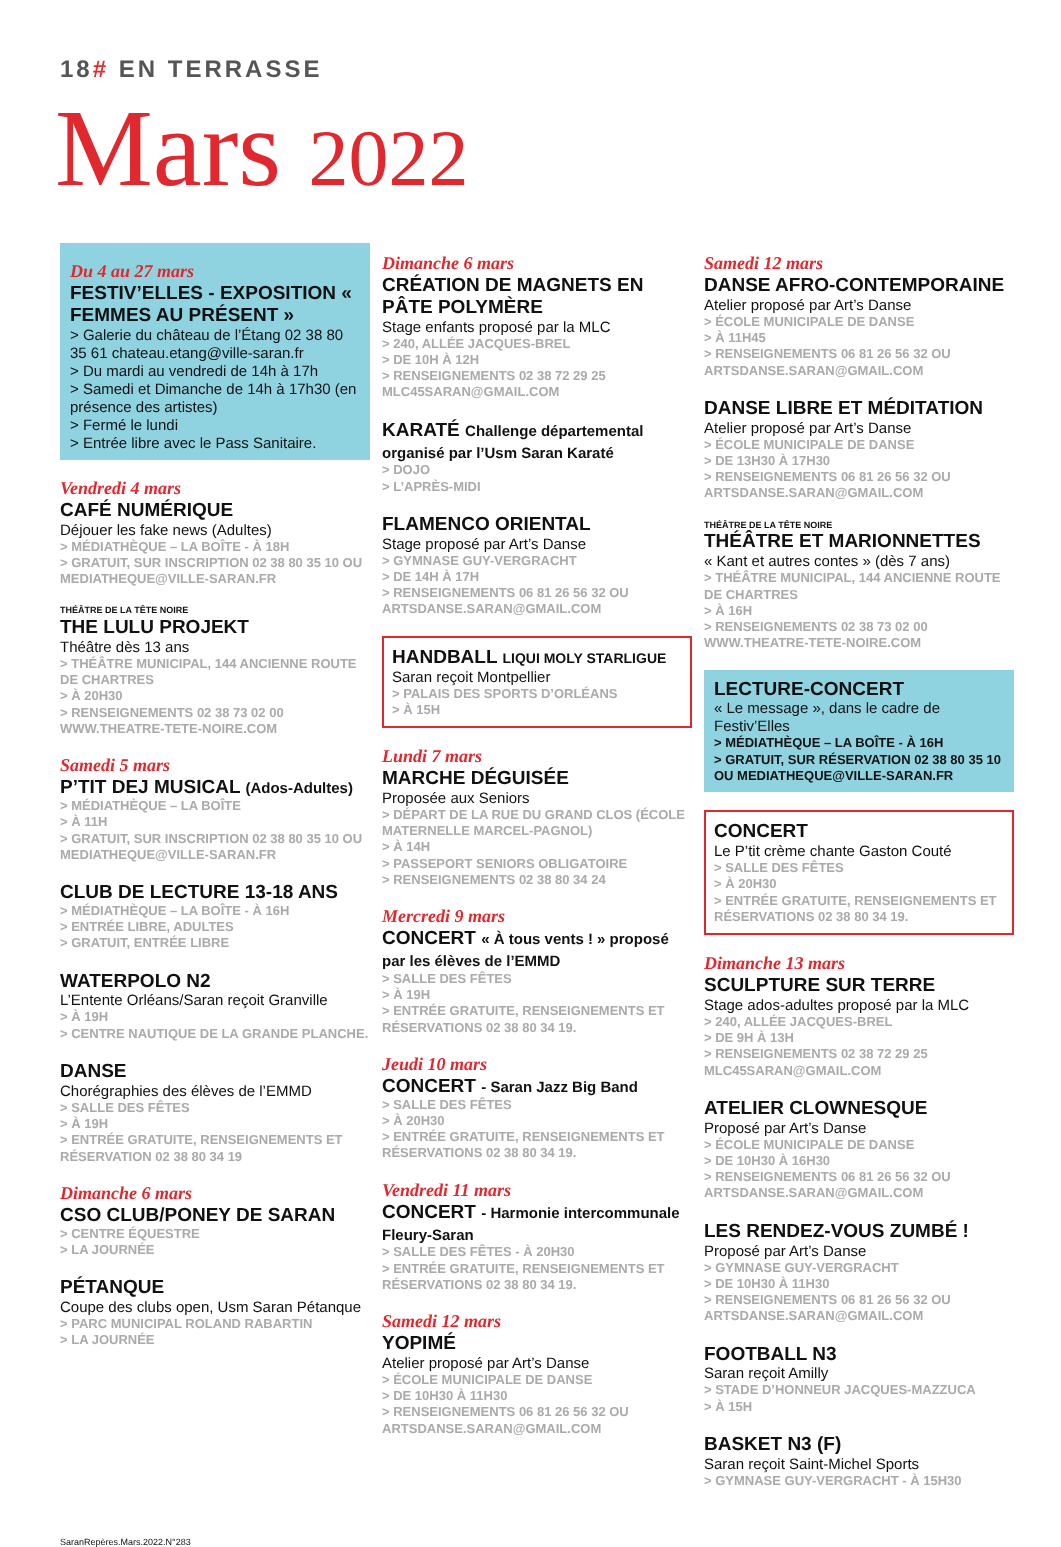18# EN TERRASSE
Mars 2022
Du 4 au 27 mars
FESTIV’ELLES - EXPOSITION « FEMMES AU PRÉSENT »
> Galerie du château de l’Étang 02 38 80 35 61 chateau.etang@ville-saran.fr
> Du mardi au vendredi de 14h à 17h
> Samedi et Dimanche de 14h à 17h30 (en présence des artistes)
> Fermé le lundi
> Entrée libre avec le Pass Sanitaire.
Vendredi 4 mars
CAFÉ NUMÉRIQUE
Déjouer les fake news (Adultes)
> MÉDIATHÈQUE – LA BOÎTE - À 18H
> GRATUIT, SUR INSCRIPTION 02 38 80 35 10 OU MEDIATHEQUE@VILLE-SARAN.FR
THÉÂTRE DE LA TÊTE NOIRE
THE LULU PROJEKT
Théâtre dès 13 ans
> THÉÂTRE MUNICIPAL, 144 ANCIENNE ROUTE DE CHARTRES
> À 20H30
> RENSEIGNEMENTS 02 38 73 02 00 WWW.THEATRE-TETE-NOIRE.COM
Samedi 5 mars
P’TIT DEJ MUSICAL (Ados-Adultes)
> MÉDIATHÈQUE – LA BOÎTE
> À 11H
> GRATUIT, SUR INSCRIPTION 02 38 80 35 10 OU MEDIATHEQUE@VILLE-SARAN.FR
CLUB DE LECTURE 13-18 ANS
> MÉDIATHÈQUE – LA BOÎTE - À 16H
> ENTRÉE LIBRE, ADULTES
> GRATUIT, ENTRÉE LIBRE
WATERPOLO N2
L’Entente Orléans/Saran reçoit Granville
> À 19H
> CENTRE NAUTIQUE DE LA GRANDE PLANCHE.
DANSE
Chorégraphies des élèves de l’EMMD
> SALLE DES FÊTES
> À 19H
> ENTRÉE GRATUITE, RENSEIGNEMENTS ET RÉSERVATION 02 38 80 34 19
Dimanche 6 mars
CSO CLUB/PONEY DE SARAN
> CENTRE ÉQUESTRE
> LA JOURNÉE
PÉTANQUE
Coupe des clubs open, Usm Saran Pétanque
> PARC MUNICIPAL ROLAND RABARTIN
> LA JOURNÉE
Dimanche 6 mars
CRÉATION DE MAGNETS EN PÂTE POLYMÈRE
Stage enfants proposé par la MLC
> 240, ALLÉE JACQUES-BREL
> DE 10H À 12H
> RENSEIGNEMENTS 02 38 72 29 25 MLC45SARAN@GMAIL.COM
KARATÉ Challenge départemental organisé par l’Usm Saran Karaté
> DOJO
> L’APRÈS-MIDI
FLAMENCO ORIENTAL
Stage proposé par Art’s Danse
> GYMNASE GUY-VERGRACHT
> DE 14H À 17H
> RENSEIGNEMENTS 06 81 26 56 32 OU ARTSDANSE.SARAN@GMAIL.COM
HANDBALL LIQUI MOLY STARLIGUE
Saran reçoit Montpellier
> PALAIS DES SPORTS D’ORLÉANS
> À 15H
Lundi 7 mars
MARCHE DÉGUISÉE
Proposée aux Seniors
> DÉPART DE LA RUE DU GRAND CLOS (ÉCOLE MATERNELLE MARCEL-PAGNOL)
> À 14H
> PASSEPORT SENIORS OBLIGATOIRE
> RENSEIGNEMENTS 02 38 80 34 24
Mercredi 9 mars
CONCERT « À tous vents ! » proposé par les élèves de l’EMMD
> SALLE DES FÊTES
> À 19H
> ENTRÉE GRATUITE, RENSEIGNEMENTS ET RÉSERVATIONS 02 38 80 34 19.
Jeudi 10 mars
CONCERT - Saran Jazz Big Band
> SALLE DES FÊTES
> À 20H30
> ENTRÉE GRATUITE, RENSEIGNEMENTS ET RÉSERVATIONS 02 38 80 34 19.
Vendredi 11 mars
CONCERT - Harmonie intercommunale Fleury-Saran
> SALLE DES FÊTES - À 20H30
> ENTRÉE GRATUITE, RENSEIGNEMENTS ET RÉSERVATIONS 02 38 80 34 19.
Samedi 12 mars
YOPIMÉ
Atelier proposé par Art’s Danse
> ÉCOLE MUNICIPALE DE DANSE
> DE 10H30 À 11H30
> RENSEIGNEMENTS 06 81 26 56 32 OU ARTSDANSE.SARAN@GMAIL.COM
Samedi 12 mars
DANSE AFRO-CONTEMPORAINE
Atelier proposé par Art’s Danse
> ÉCOLE MUNICIPALE DE DANSE
> À 11H45
> RENSEIGNEMENTS 06 81 26 56 32 OU ARTSDANSE.SARAN@GMAIL.COM
DANSE LIBRE ET MÉDITATION
Atelier proposé par Art’s Danse
> ÉCOLE MUNICIPALE DE DANSE
> DE 13H30 À 17H30
> RENSEIGNEMENTS 06 81 26 56 32 OU ARTSDANSE.SARAN@GMAIL.COM
THÉÂTRE DE LA TÊTE NOIRE
THÉÂTRE ET MARIONNETTES
« Kant et autres contes » (dès 7 ans)
> THÉÂTRE MUNICIPAL, 144 ANCIENNE ROUTE DE CHARTRES
> À 16H
> RENSEIGNEMENTS 02 38 73 02 00 WWW.THEATRE-TETE-NOIRE.COM
LECTURE-CONCERT
« Le message », dans le cadre de Festiv’Elles
> MÉDIATHÈQUE – LA BOÎTE - À 16H
> GRATUIT, SUR RÉSERVATION 02 38 80 35 10 OU MEDIATHEQUE@VILLE-SARAN.FR
CONCERT
Le P’tit crème chante Gaston Couté
> SALLE DES FÊTES
> À 20H30
> ENTRÉE GRATUITE, RENSEIGNEMENTS ET RÉSERVATIONS 02 38 80 34 19.
Dimanche 13 mars
SCULPTURE SUR TERRE
Stage ados-adultes proposé par la MLC
> 240, ALLÉE JACQUES-BREL
> DE 9H À 13H
> RENSEIGNEMENTS 02 38 72 29 25 MLC45SARAN@GMAIL.COM
ATELIER CLOWNESQUE
Proposé par Art’s Danse
> ÉCOLE MUNICIPALE DE DANSE
> DE 10H30 À 16H30
> RENSEIGNEMENTS 06 81 26 56 32 OU ARTSDANSE.SARAN@GMAIL.COM
LES RENDEZ-VOUS ZUMBÉ !
Proposé par Art’s Danse
> GYMNASE GUY-VERGRACHT
> DE 10H30 À 11H30
> RENSEIGNEMENTS 06 81 26 56 32 OU ARTSDANSE.SARAN@GMAIL.COM
FOOTBALL N3
Saran reçoit Amilly
> STADE D’HONNEUR JACQUES-MAZZUCA
> À 15H
BASKET N3 (F)
Saran reçoit Saint-Michel Sports
> GYMNASE GUY-VERGRACHT - À 15H30
SaranRepères.Mars.2022.N°283